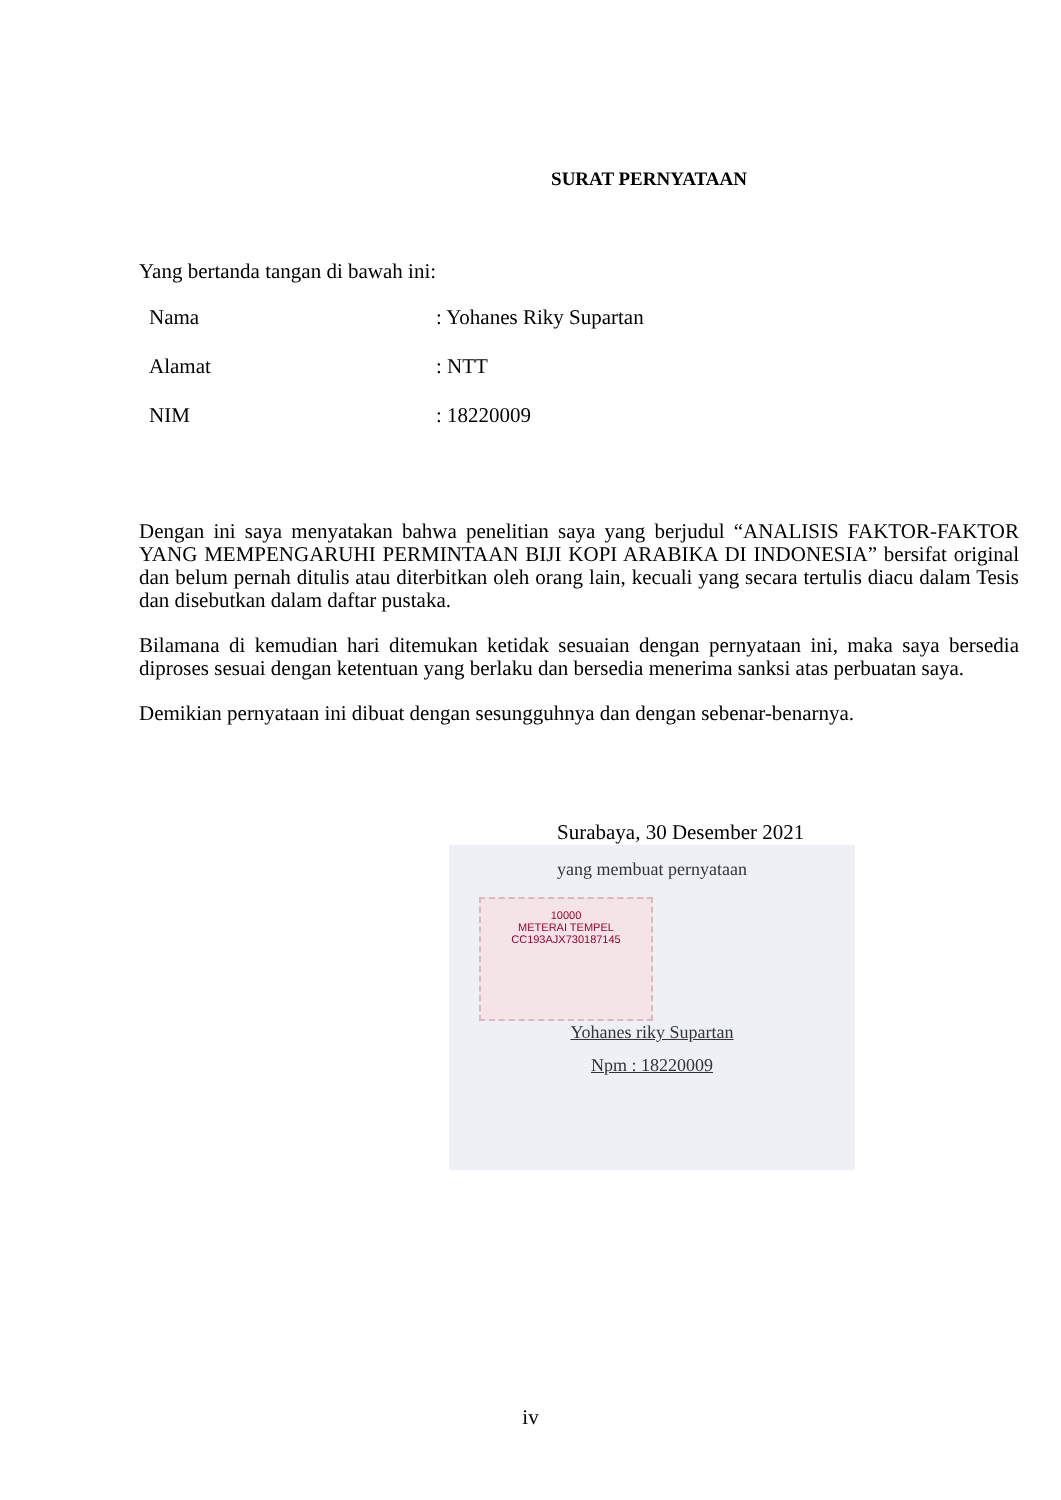SURAT PERNYATAAN
Yang bertanda tangan di bawah ini:
Nama: Yohanes Riky Supartan
Alamat: NTT
NIM: 18220009
Dengan ini saya menyatakan bahwa penelitian saya yang berjudul “ANALISIS FAKTOR-FAKTOR YANG MEMPENGARUHI PERMINTAAN BIJI KOPI ARABIKA DI INDONESIA” bersifat original dan belum pernah ditulis atau diterbitkan oleh orang lain, kecuali yang secara tertulis diacu dalam Tesis dan disebutkan dalam daftar pustaka.
Bilamana di kemudian hari ditemukan ketidak sesuaian dengan pernyataan ini, maka saya bersedia diproses sesuai dengan ketentuan yang berlaku dan bersedia menerima sanksi atas perbuatan saya.
Demikian pernyataan ini dibuat dengan sesungguhnya dan dengan sebenar-benarnya.
Surabaya, 30 Desember 2021
yang membuat pernyataan
10000
METERAI TEMPEL
CC193AJX730187145
Yohanes riky Supartan
Npm : 18220009
iv